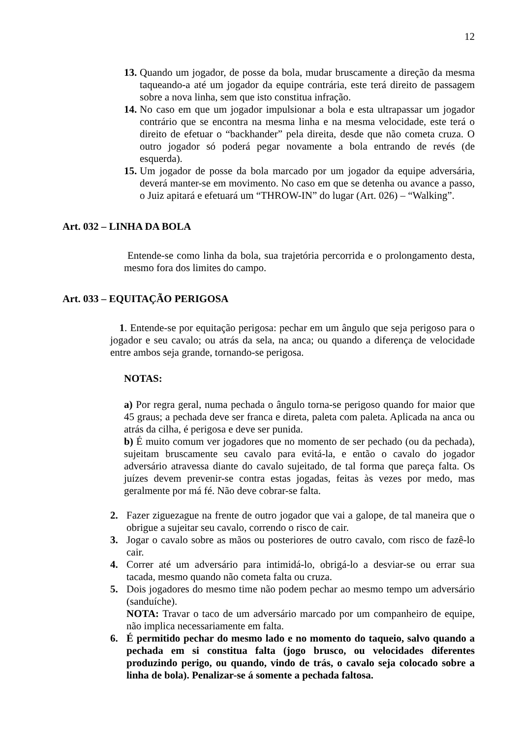12
13. Quando um jogador, de posse da bola, mudar bruscamente a direção da mesma taqueando-a até um jogador da equipe contrária, este terá direito de passagem sobre a nova linha, sem que isto constitua infração.
14. No caso em que um jogador impulsionar a bola e esta ultrapassar um jogador contrário que se encontra na mesma linha e na mesma velocidade, este terá o direito de efetuar o “backhander” pela direita, desde que não cometa cruza. O outro jogador só poderá pegar novamente a bola entrando de revés (de esquerda).
15. Um jogador de posse da bola marcado por um jogador da equipe adversária, deverá manter-se em movimento. No caso em que se detenha ou avance a passo, o Juiz apitará e efetuará um “THROW-IN” do lugar (Art. 026) – “Walking”.
Art. 032 – LINHA DA BOLA
Entende-se como linha da bola, sua trajetória percorrida e o prolongamento desta, mesmo fora dos limites do campo.
Art. 033 – EQUITAÇÃO PERIGOSA
1. Entende-se por equitação perigosa: pechar em um ângulo que seja perigoso para o jogador e seu cavalo; ou atrás da sela, na anca; ou quando a diferença de velocidade entre ambos seja grande, tornando-se perigosa.
NOTAS:
a) Por regra geral, numa pechada o ângulo torna-se perigoso quando for maior que 45 graus; a pechada deve ser franca e direta, paleta com paleta. Aplicada na anca ou atrás da cilha, é perigosa e deve ser punida.
b) É muito comum ver jogadores que no momento de ser pechado (ou da pechada), sujeitam bruscamente seu cavalo para evitá-la, e então o cavalo do jogador adversário atravessa diante do cavalo sujeitado, de tal forma que pareça falta. Os juízes devem prevenir-se contra estas jogadas, feitas às vezes por medo, mas geralmente por má fé. Não deve cobrar-se falta.
2. Fazer ziguezague na frente de outro jogador que vai a galope, de tal maneira que o obrigue a sujeitar seu cavalo, correndo o risco de cair.
3. Jogar o cavalo sobre as mãos ou posteriores de outro cavalo, com risco de fazê-lo cair.
4. Correr até um adversário para intimidá-lo, obrigá-lo a desviar-se ou errar sua tacada, mesmo quando não cometa falta ou cruza.
5. Dois jogadores do mesmo time não podem pechar ao mesmo tempo um adversário (sanduíche).
NOTA: Travar o taco de um adversário marcado por um companheiro de equipe, não implica necessariamente em falta.
6. É permitido pechar do mesmo lado e no momento do taqueio, salvo quando a pechada em si constitua falta (jogo brusco, ou velocidades diferentes produzindo perigo, ou quando, vindo de trás, o cavalo seja colocado sobre a linha de bola). Penalizar-se á somente a pechada faltosa.